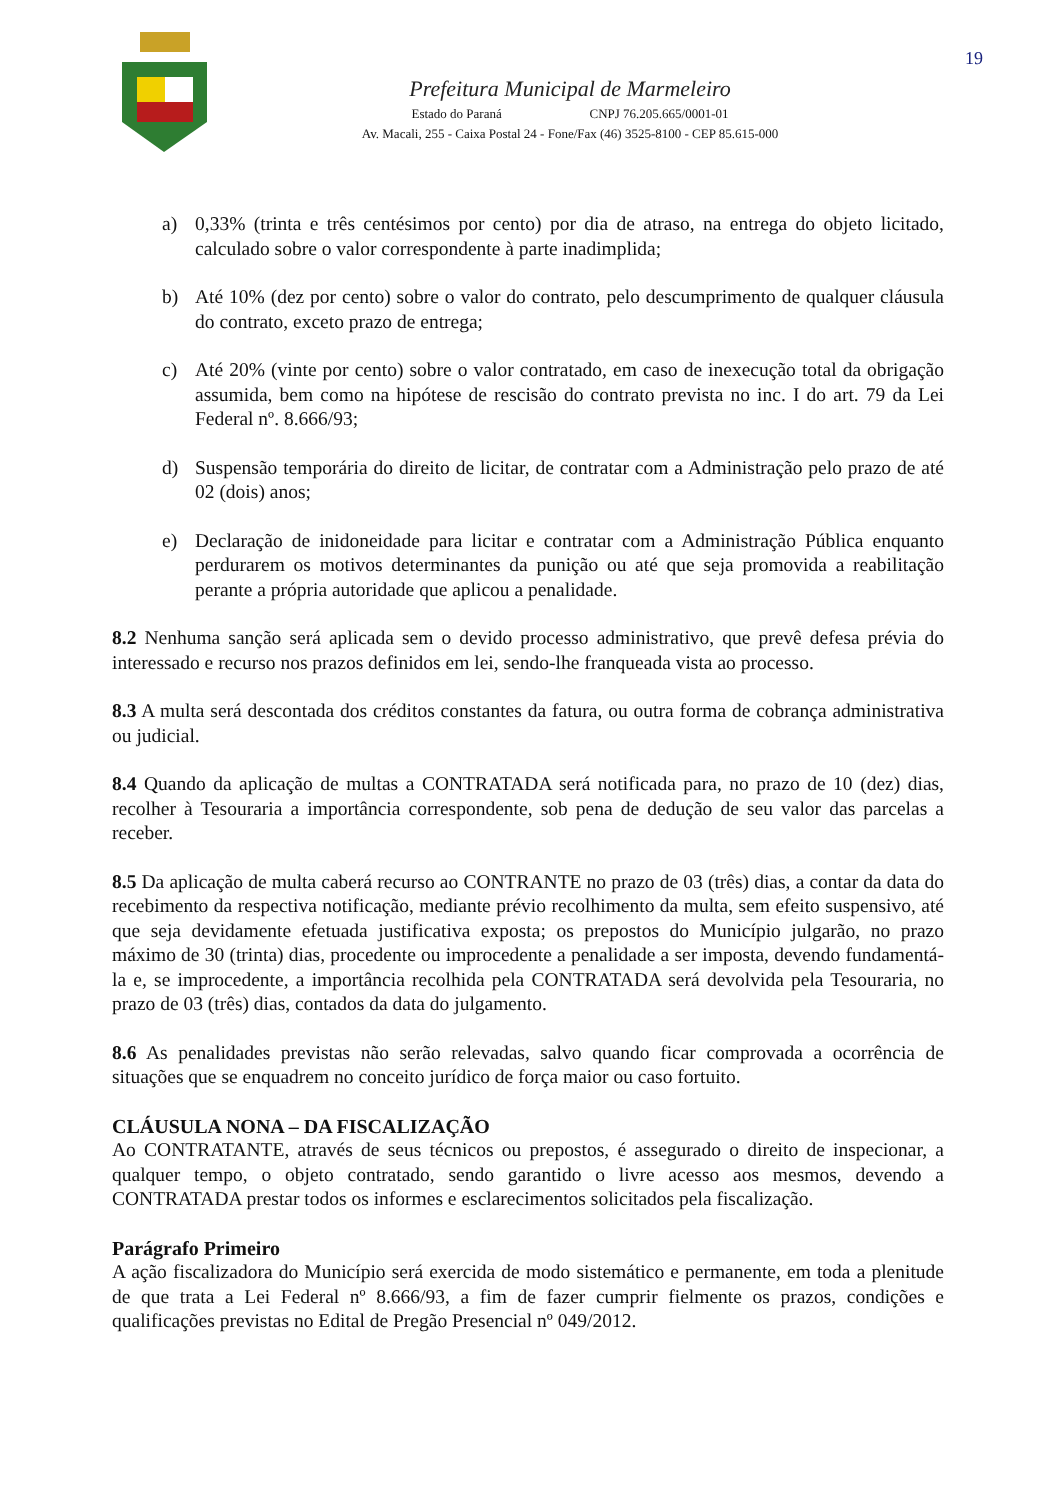19
Prefeitura Municipal de Marmeleiro
Estado do Paraná CNPJ 76.205.665/0001-01
Av. Macali, 255 - Caixa Postal 24 - Fone/Fax (46) 3525-8100 - CEP 85.615-000
a) 0,33% (trinta e três centésimos por cento) por dia de atraso, na entrega do objeto licitado, calculado sobre o valor correspondente à parte inadimplida;
b) Até 10% (dez por cento) sobre o valor do contrato, pelo descumprimento de qualquer cláusula do contrato, exceto prazo de entrega;
c) Até 20% (vinte por cento) sobre o valor contratado, em caso de inexecução total da obrigação assumida, bem como na hipótese de rescisão do contrato prevista no inc. I do art. 79 da Lei Federal nº. 8.666/93;
d) Suspensão temporária do direito de licitar, de contratar com a Administração pelo prazo de até 02 (dois) anos;
e) Declaração de inidoneidade para licitar e contratar com a Administração Pública enquanto perdurarem os motivos determinantes da punição ou até que seja promovida a reabilitação perante a própria autoridade que aplicou a penalidade.
8.2 Nenhuma sanção será aplicada sem o devido processo administrativo, que prevê defesa prévia do interessado e recurso nos prazos definidos em lei, sendo-lhe franqueada vista ao processo.
8.3 A multa será descontada dos créditos constantes da fatura, ou outra forma de cobrança administrativa ou judicial.
8.4 Quando da aplicação de multas a CONTRATADA será notificada para, no prazo de 10 (dez) dias, recolher à Tesouraria a importância correspondente, sob pena de dedução de seu valor das parcelas a receber.
8.5 Da aplicação de multa caberá recurso ao CONTRANTE no prazo de 03 (três) dias, a contar da data do recebimento da respectiva notificação, mediante prévio recolhimento da multa, sem efeito suspensivo, até que seja devidamente efetuada justificativa exposta; os prepostos do Município julgarão, no prazo máximo de 30 (trinta) dias, procedente ou improcedente a penalidade a ser imposta, devendo fundamentá-la e, se improcedente, a importância recolhida pela CONTRATADA será devolvida pela Tesouraria, no prazo de 03 (três) dias, contados da data do julgamento.
8.6 As penalidades previstas não serão relevadas, salvo quando ficar comprovada a ocorrência de situações que se enquadrem no conceito jurídico de força maior ou caso fortuito.
CLÁUSULA NONA – DA FISCALIZAÇÃO
Ao CONTRATANTE, através de seus técnicos ou prepostos, é assegurado o direito de inspecionar, a qualquer tempo, o objeto contratado, sendo garantido o livre acesso aos mesmos, devendo a CONTRATADA prestar todos os informes e esclarecimentos solicitados pela fiscalização.
Parágrafo Primeiro
A ação fiscalizadora do Município será exercida de modo sistemático e permanente, em toda a plenitude de que trata a Lei Federal nº 8.666/93, a fim de fazer cumprir fielmente os prazos, condições e qualificações previstas no Edital de Pregão Presencial nº 049/2012.